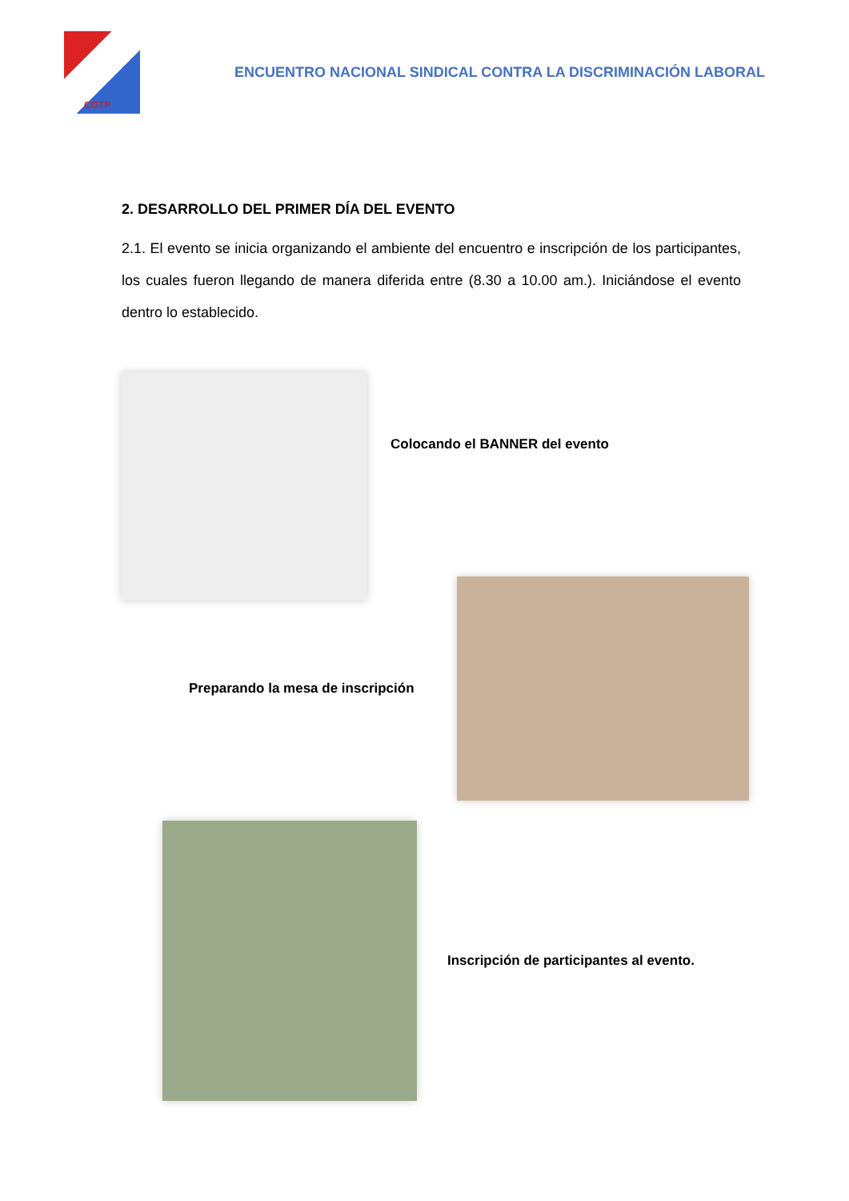CGTP
ENCUENTRO NACIONAL SINDICAL CONTRA LA DISCRIMINACIÓN LABORAL
2. DESARROLLO DEL PRIMER DÍA DEL EVENTO
2.1. El evento se inicia organizando el ambiente del encuentro e inscripción de los participantes, los cuales fueron llegando de manera diferida entre (8.30 a 10.00 am.). Iniciándose el evento dentro lo establecido.
Colocando el BANNER del evento
Preparando la mesa de inscripción
Inscripción de participantes al evento.